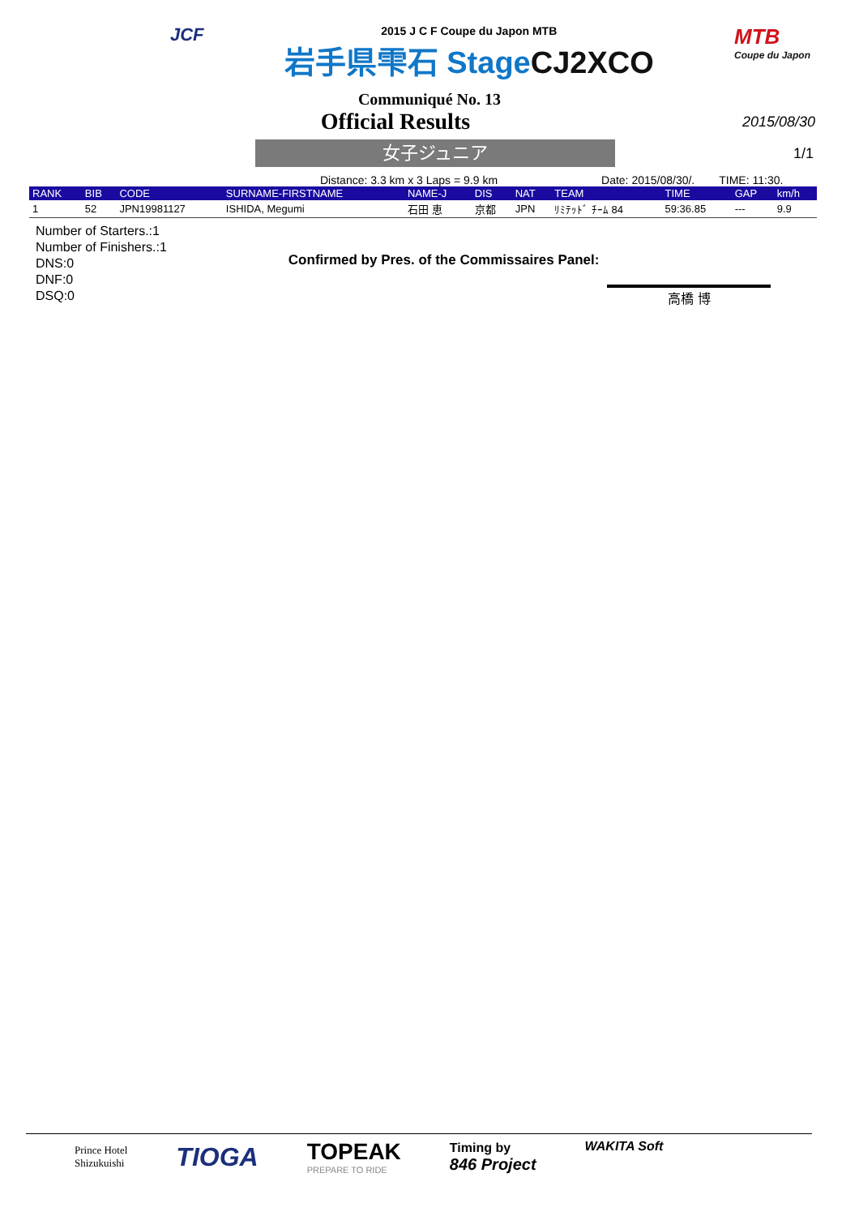JCF
2015 J C F Coupe du Japon MTB
岩手県雫石 StageCJ2XCO
MTB
Coupe du Japon
Communiqué No. 13
Official Results
2015/08/30
女子ジュニア
1/1
Distance: 3.3 km x 3 Laps = 9.9 km
Date: 2015/08/30/. TIME: 11:30.
| RANK | BIB | CODE | SURNAME-FIRSTNAME | NAME-J | DIS | NAT | TEAM | TIME | GAP | km/h |
| --- | --- | --- | --- | --- | --- | --- | --- | --- | --- | --- |
| 1 | 52 | JPN19981127 | ISHIDA, Megumi | 石田 恵 | 京都 | JPN | ﾘﾐﾃｯﾄﾞ ﾁｰﾑ 84 | 59:36.85 | --- | 9.9 |
Number of Starters.:1
Number of Finishers.:1
DNS:0
DNF:0
DSQ:0
Confirmed by Pres. of the Commissaires Panel:
高橋 博
Prince Hotel
Shizukuishi
TIOGA
TOPEAK
PREPARE TO RIDE
Timing by
846 Project
WAKITA Soft